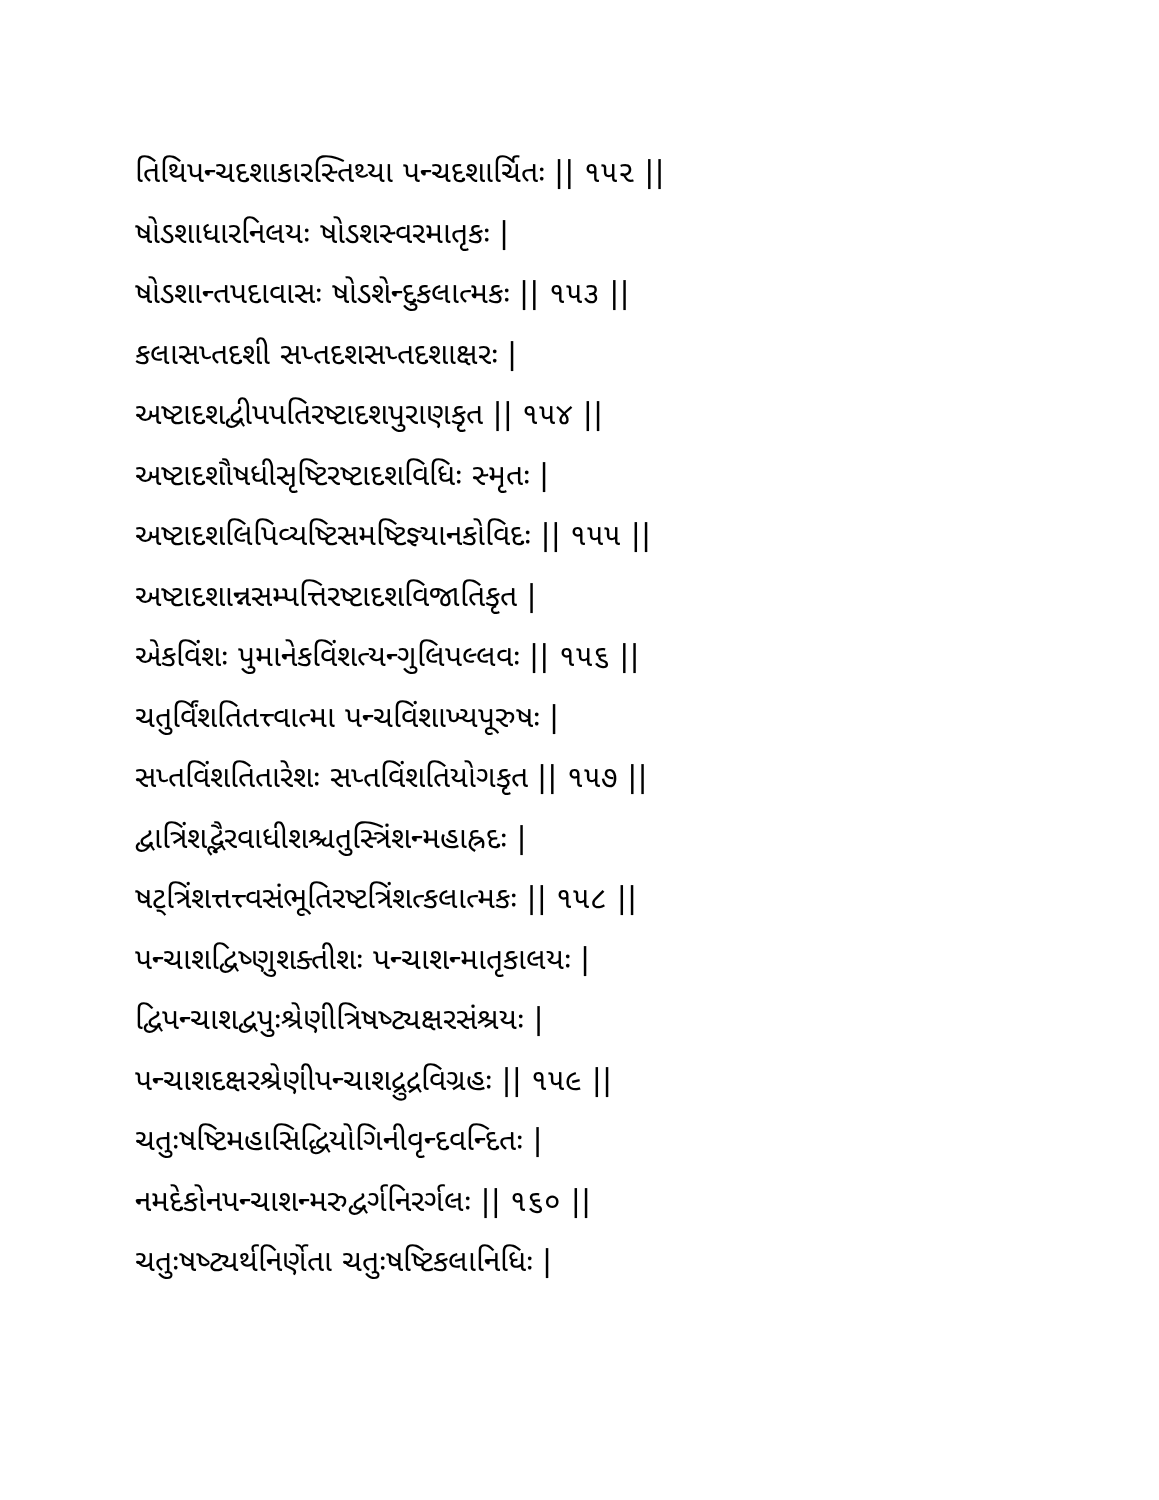તિથિપન્ચદશાકારસ્તિથ્યા પન્ચદશાર્ચિતઃ || ૧૫૨ ||
ષોડશાધારનિલયઃ ષોડશસ્વરમાતૃકઃ |
ષોડશાન્તપદાવાસઃ ષોડશેન્દુકલાત્મકઃ || ૧૫૩ ||
કલાસપ્તદશી સપ્તદશસપ્તદશાક્ષરઃ |
અષ્ટાદશદ્વીપપતિરષ્ટાદશપુરાણકૃત || ૧૫૪ ||
અષ્ટાદશૌષધીસૃષ્ટિરષ્ટાદશવિધિઃ સ્મૃતઃ |
અષ્ટાદશલિપિવ્યષ્ટિસમષ્ટિજ્ઞ્યાનકોવિદઃ || ૧૫૫ ||
અષ્ટાદશાન્નસમ્પત્તિરષ્ટાદશવિજાતિકૃત |
એકવિંશઃ પુમાનેકવિંશત્યન્ગુલિપલ્લવઃ || ૧૫૬ ||
ચતુર્વિંશતિતત્ત્વાત્મા પન્ચવિંશાખ્યપૂરુષઃ |
સપ્તવિંશતિતારેશઃ સપ્તવિંશતિયોગકૃત || ૧૫૭ ||
દ્વાત્રિંશદ્ભૈરવાધીશશ્ચતુસ્ત્રિંશન્મહાહ્રદઃ |
ષટ્ત્રિંશત્તત્ત્વસંભૂતિરષ્ટત્રિંશત્કલાત્મકઃ || ૧૫૮ ||
પન્ચાશદ્વિષ્ણુશક્તીશઃ પન્ચાશન્માતૃકાલયઃ |
દ્વિપન્ચાશદ્વપુઃશ્રેણીત્રિષષ્ટ્યક્ષરસંશ્રયઃ |
પન્ચાશદક્ષરશ્રેણીપન્ચાશદ્રુદ્રવિગ્રહઃ || ૧૫૯ ||
ચતુઃષષ્ટિમહાસિદ્ધિયોગિનીવૃન્દવન્દિતઃ |
નમદેકોનપન્ચાશન્મરુદ્વર્ગનિરર્ગલઃ || ૧૬૦ ||
ચતુઃષષ્ટ્યર્થનિર્ણેતા ચતુઃષષ્ટિકલાનિધિઃ |